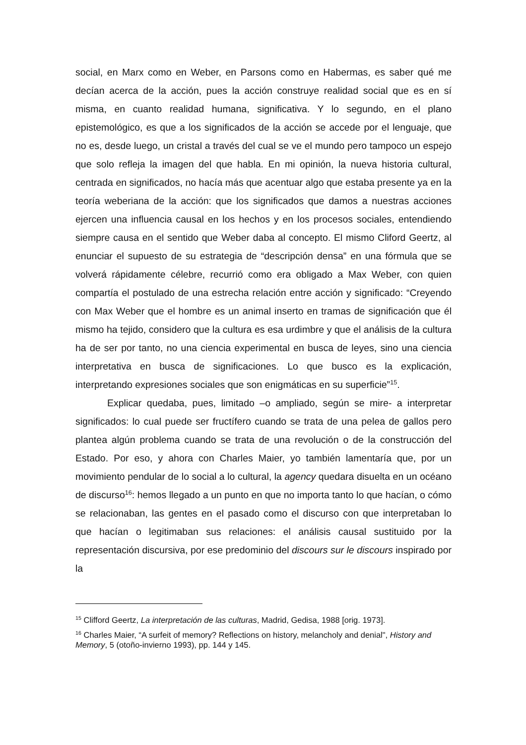social, en Marx como en Weber, en Parsons como en Habermas, es saber qué me decían acerca de la acción, pues la acción construye realidad social que es en sí misma, en cuanto realidad humana, significativa. Y lo segundo, en el plano epistemológico, es que a los significados de la acción se accede por el lenguaje, que no es, desde luego, un cristal a través del cual se ve el mundo pero tampoco un espejo que solo refleja la imagen del que habla. En mi opinión, la nueva historia cultural, centrada en significados, no hacía más que acentuar algo que estaba presente ya en la teoría weberiana de la acción: que los significados que damos a nuestras acciones ejercen una influencia causal en los hechos y en los procesos sociales, entendiendo siempre causa en el sentido que Weber daba al concepto. El mismo Cliford Geertz, al enunciar el supuesto de su estrategia de “descripción densa” en una fórmula que se volverá rápidamente célebre, recurrió como era obligado a Max Weber, con quien compartía el postulado de una estrecha relación entre acción y significado: “Creyendo con Max Weber que el hombre es un animal inserto en tramas de significación que él mismo ha tejido, considero que la cultura es esa urdimbre y que el análisis de la cultura ha de ser por tanto, no una ciencia experimental en busca de leyes, sino una ciencia interpretativa en busca de significaciones. Lo que busco es la explicación, interpretando expresiones sociales que son enigmáticas en su superficie”<sup>15</sup>.
Explicar quedaba, pues, limitado –o ampliado, según se mire- a interpretar significados: lo cual puede ser fructífero cuando se trata de una pelea de gallos pero plantea algún problema cuando se trata de una revolución o de la construcción del Estado. Por eso, y ahora con Charles Maier, yo también lamentaría que, por un movimiento pendular de lo social a lo cultural, la agency quedara disuelta en un océano de discurso<sup>16</sup>: hemos llegado a un punto en que no importa tanto lo que hacían, o cómo se relacionaban, las gentes en el pasado como el discurso con que interpretaban lo que hacían o legitimaban sus relaciones: el análisis causal sustituido por la representación discursiva, por ese predominio del discours sur le discours inspirado por la
<sup>15</sup> Clifford Geertz, La interpretación de las culturas, Madrid, Gedisa, 1988 [orig. 1973].
<sup>16</sup> Charles Maier, “A surfeit of memory? Reflections on history, melancholy and denial", History and Memory, 5 (otoño-invierno 1993), pp. 144 y 145.